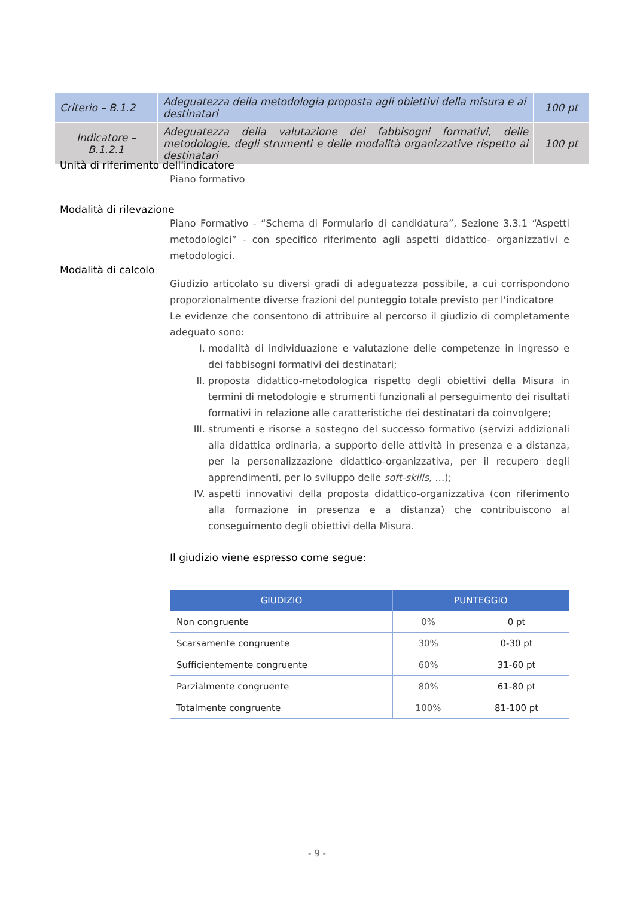| Criterio – B.1.2 | Adeguatezza della metodologia proposta agli obiettivi della misura e ai destinatari | 100 pt |
| Indicatore – B.1.2.1 | Adeguatezza della valutazione dei fabbisogni formativi, delle metodologie, degli strumenti e delle modalità organizzative rispetto ai destinatari | 100 pt |
Unità di riferimento dell'indicatore
Piano formativo
Modalità di rilevazione
Piano Formativo - “Schema di Formulario di candidatura”, Sezione 3.3.1 “Aspetti metodologici” - con specifico riferimento agli aspetti didattico- organizzativi e metodologici.
Modalità di calcolo
Giudizio articolato su diversi gradi di adeguatezza possibile, a cui corrispondono proporzionalmente diverse frazioni del punteggio totale previsto per l'indicatore
Le evidenze che consentono di attribuire al percorso il giudizio di completamente adeguato sono:
I. modalità di individuazione e valutazione delle competenze in ingresso e dei fabbisogni formativi dei destinatari;
II. proposta didattico-metodologica rispetto degli obiettivi della Misura in termini di metodologie e strumenti funzionali al perseguimento dei risultati formativi in relazione alle caratteristiche dei destinatari da coinvolgere;
III. strumenti e risorse a sostegno del successo formativo (servizi addizionali alla didattica ordinaria, a supporto delle attività in presenza e a distanza, per la personalizzazione didattico-organizzativa, per il recupero degli apprendimenti, per lo sviluppo delle soft-skills, …);
IV. aspetti innovativi della proposta didattico-organizzativa (con riferimento alla formazione in presenza e a distanza) che contribuiscono al conseguimento degli obiettivi della Misura.
Il giudizio viene espresso come segue:
| GIUDIZIO | PUNTEGGIO | |
| --- | --- | --- |
| Non congruente | 0% | 0 pt |
| Scarsamente congruente | 30% | 0-30 pt |
| Sufficientemente congruente | 60% | 31-60 pt |
| Parzialmente congruente | 80% | 61-80 pt |
| Totalmente congruente | 100% | 81-100 pt |
- 9 -